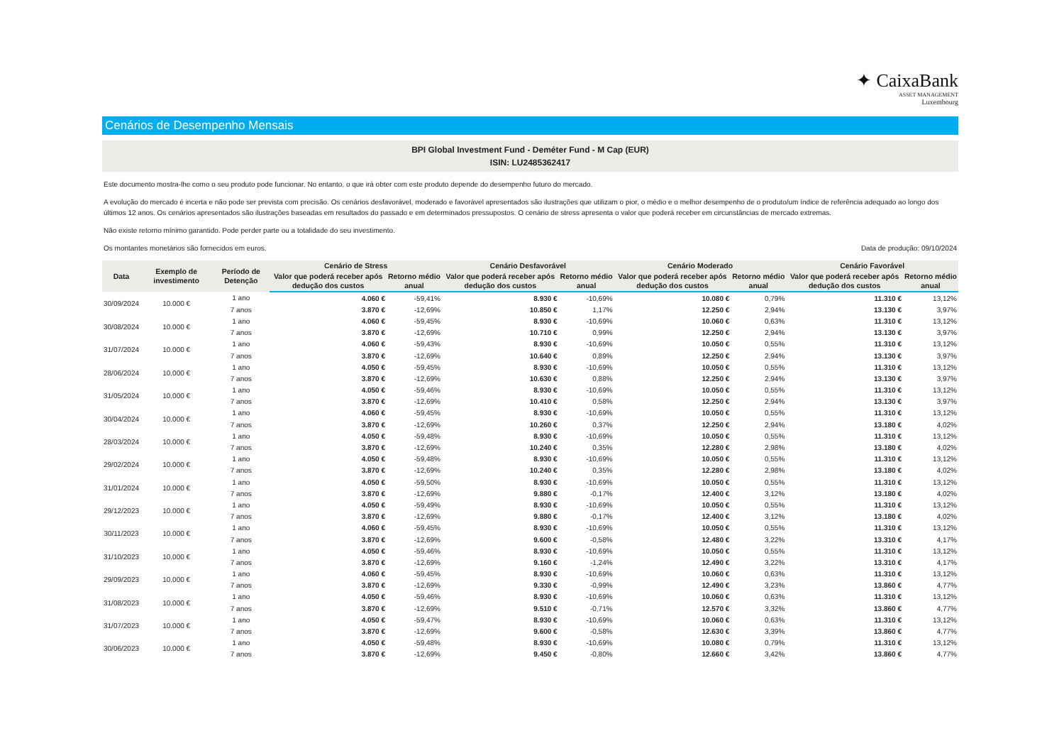✦ CaixaBank
ASSET MANAGEMENT
Luxembourg
Cenários de Desempenho Mensais
BPI Global Investment Fund - Deméter Fund - M Cap (EUR)
ISIN: LU2485362417
Este documento mostra-lhe como o seu produto pode funcionar. No entanto, o que irá obter com este produto depende do desempenho futuro do mercado.
A evolução do mercado é incerta e não pode ser prevista com precisão. Os cenários desfavorável, moderado e favorável apresentados são ilustrações que utilizam o pior, o médio e o melhor desempenho de o produto/um índice de referência adequado ao longo dos últimos 12 anos. Os cenários apresentados são ilustrações baseadas em resultados do passado e em determinados pressupostos. O cenário de stress apresenta o valor que poderá receber em circunstâncias de mercado extremas.
Não existe retorno mínimo garantido. Pode perder parte ou a totalidade do seu investimento.
Os montantes monetários são fornecidos em euros. Data de produção: 09/10/2024
| Data | Exemplo de investimento | Período de Detenção | Cenário de Stress | | Cenário Desfavorável | | Cenário Moderado | | Cenário Favorável | |
| --- | --- | --- | --- | --- | --- | --- | --- | --- | --- | --- |
| | | | Valor que poderá receber após dedução dos custos | Retorno médio anual | Valor que poderá receber após dedução dos custos | Retorno médio anual | Valor que poderá receber após dedução dos custos | Retorno médio anual | Valor que poderá receber após dedução dos custos | Retorno médio anual |
| 30/09/2024 | 10.000 € | 1 ano | 4.060 € | -59,41% | 8.930 € | -10,69% | 10.080 € | 0,79% | 11.310 € | 13,12% |
| | | 7 anos | 3.870 € | -12,69% | 10.850 € | 1,17% | 12.250 € | 2,94% | 13.130 € | 3,97% |
| 30/08/2024 | 10.000 € | 1 ano | 4.060 € | -59,45% | 8.930 € | -10,69% | 10.060 € | 0,63% | 11.310 € | 13,12% |
| | | 7 anos | 3.870 € | -12,69% | 10.710 € | 0,99% | 12.250 € | 2,94% | 13.130 € | 3,97% |
| 31/07/2024 | 10.000 € | 1 ano | 4.060 € | -59,43% | 8.930 € | -10,69% | 10.050 € | 0,55% | 11.310 € | 13,12% |
| | | 7 anos | 3.870 € | -12,69% | 10.640 € | 0,89% | 12.250 € | 2,94% | 13.130 € | 3,97% |
| 28/06/2024 | 10.000 € | 1 ano | 4.050 € | -59,45% | 8.930 € | -10,69% | 10.050 € | 0,55% | 11.310 € | 13,12% |
| | | 7 anos | 3.870 € | -12,69% | 10.630 € | 0,88% | 12.250 € | 2,94% | 13.130 € | 3,97% |
| 31/05/2024 | 10.000 € | 1 ano | 4.050 € | -59,46% | 8.930 € | -10,69% | 10.050 € | 0,55% | 11.310 € | 13,12% |
| | | 7 anos | 3.870 € | -12,69% | 10.410 € | 0,58% | 12.250 € | 2,94% | 13.130 € | 3,97% |
| 30/04/2024 | 10.000 € | 1 ano | 4.060 € | -59,45% | 8.930 € | -10,69% | 10.050 € | 0,55% | 11.310 € | 13,12% |
| | | 7 anos | 3.870 € | -12,69% | 10.260 € | 0,37% | 12.250 € | 2,94% | 13.180 € | 4,02% |
| 28/03/2024 | 10.000 € | 1 ano | 4.050 € | -59,48% | 8.930 € | -10,69% | 10.050 € | 0,55% | 11.310 € | 13,12% |
| | | 7 anos | 3.870 € | -12,69% | 10.240 € | 0,35% | 12.280 € | 2,98% | 13.180 € | 4,02% |
| 29/02/2024 | 10.000 € | 1 ano | 4.050 € | -59,48% | 8.930 € | -10,69% | 10.050 € | 0,55% | 11.310 € | 13,12% |
| | | 7 anos | 3.870 € | -12,69% | 10.240 € | 0,35% | 12.280 € | 2,98% | 13.180 € | 4,02% |
| 31/01/2024 | 10.000 € | 1 ano | 4.050 € | -59,50% | 8.930 € | -10,69% | 10.050 € | 0,55% | 11.310 € | 13,12% |
| | | 7 anos | 3.870 € | -12,69% | 9.880 € | -0,17% | 12.400 € | 3,12% | 13.180 € | 4,02% |
| 29/12/2023 | 10.000 € | 1 ano | 4.050 € | -59,49% | 8.930 € | -10,69% | 10.050 € | 0,55% | 11.310 € | 13,12% |
| | | 7 anos | 3.870 € | -12,69% | 9.880 € | -0,17% | 12.400 € | 3,12% | 13.180 € | 4,02% |
| 30/11/2023 | 10.000 € | 1 ano | 4.060 € | -59,45% | 8.930 € | -10,69% | 10.050 € | 0,55% | 11.310 € | 13,12% |
| | | 7 anos | 3.870 € | -12,69% | 9.600 € | -0,58% | 12.480 € | 3,22% | 13.310 € | 4,17% |
| 31/10/2023 | 10.000 € | 1 ano | 4.050 € | -59,46% | 8.930 € | -10,69% | 10.050 € | 0,55% | 11.310 € | 13,12% |
| | | 7 anos | 3.870 € | -12,69% | 9.160 € | -1,24% | 12.490 € | 3,22% | 13.310 € | 4,17% |
| 29/09/2023 | 10.000 € | 1 ano | 4.060 € | -59,45% | 8.930 € | -10,69% | 10.060 € | 0,63% | 11.310 € | 13,12% |
| | | 7 anos | 3.870 € | -12,69% | 9.330 € | -0,99% | 12.490 € | 3,23% | 13.860 € | 4,77% |
| 31/08/2023 | 10.000 € | 1 ano | 4.050 € | -59,46% | 8.930 € | -10,69% | 10.060 € | 0,63% | 11.310 € | 13,12% |
| | | 7 anos | 3.870 € | -12,69% | 9.510 € | -0,71% | 12.570 € | 3,32% | 13.860 € | 4,77% |
| 31/07/2023 | 10.000 € | 1 ano | 4.050 € | -59,47% | 8.930 € | -10,69% | 10.060 € | 0,63% | 11.310 € | 13,12% |
| | | 7 anos | 3.870 € | -12,69% | 9.600 € | -0,58% | 12.630 € | 3,39% | 13.860 € | 4,77% |
| 30/06/2023 | 10.000 € | 1 ano | 4.050 € | -59,48% | 8.930 € | -10,69% | 10.080 € | 0,79% | 11.310 € | 13,12% |
| | | 7 anos | 3.870 € | -12,69% | 9.450 € | -0,80% | 12.660 € | 3,42% | 13.860 € | 4,77% |